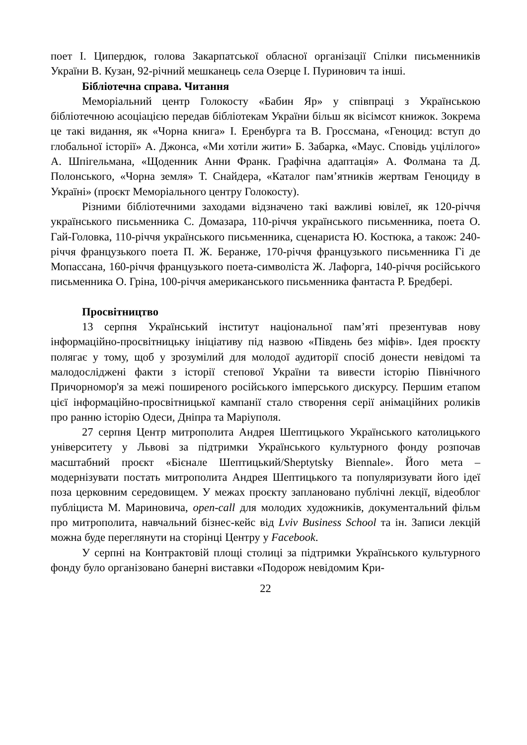поет І. Ципердюк, голова Закарпатської обласної організації Спілки письменників України В. Кузан, 92-річний мешканець села Озерце І. Пуринович та інші.
Бібліотечна справа. Читання
Меморіальний центр Голокосту «Бабин Яр» у співпраці з Українською бібліотечною асоціацією передав бібліотекам України більш як вісімсот книжок. Зокрема це такі видання, як «Чорна книга» І. Еренбурга та В. Гроссмана, «Геноцид: вступ до глобальної історії» А. Джонса, «Ми хотіли жити» Б. Забарка, «Маус. Сповідь уцілілого» А. Шпігельмана, «Щоденник Анни Франк. Графічна адаптація» А. Фолмана та Д. Полонського, «Чорна земля» Т. Снайдера, «Каталог пам’ятників жертвам Геноциду в Україні» (проєкт Меморіального центру Голокосту).
Різними бібліотечними заходами відзначено такі важливі ювілеї, як 120-річчя українського письменника С. Домазара, 110-річчя українського письменника, поета О. Гай-Головка, 110-річчя українського письменника, сценариста Ю. Костюка, а також: 240-річчя французького поета П. Ж. Беранже, 170-річчя французького письменника Гі де Мопассана, 160-річчя французького поета-символіста Ж. Лафорга, 140-річчя російського письменника О. Гріна, 100-річчя американського письменника фантаста Р. Бредбері.
Просвітництво
13 серпня Український інститут національної пам’яті презентував нову інформаційно-просвітницьку ініціативу під назвою «Південь без міфів». Ідея проєкту полягає у тому, щоб у зрозумілий для молодої аудиторії спосіб донести невідомі та малодосліджені факти з історії степової України та вивести історію Північного Причорномор'я за межі поширеного російського імперського дискурсу. Першим етапом цієї інформаційно-просвітницької кампанії стало створення серії анімаційних роликів про ранню історію Одеси, Дніпра та Маріуполя.
27 серпня Центр митрополита Андрея Шептицького Українського католицького університету у Львові за підтримки Українського культурного фонду розпочав масштабний проєкт «Бієнале Шептицький/Sheptytsky Biennale». Його мета – модернізувати постать митрополита Андрея Шептицького та популяризувати його ідеї поза церковним середовищем. У межах проєкту заплановано публічні лекції, відеоблог публіциста М. Мариновича, open-call для молодих художників, документальний фільм про митрополита, навчальний бізнес-кейс від Lviv Business School та ін. Записи лекцій можна буде переглянути на сторінці Центру у Facebook.
У серпні на Контрактовій площі столиці за підтримки Українського культурного фонду було організовано банерні виставки «Подорож невідомим Кри-
22